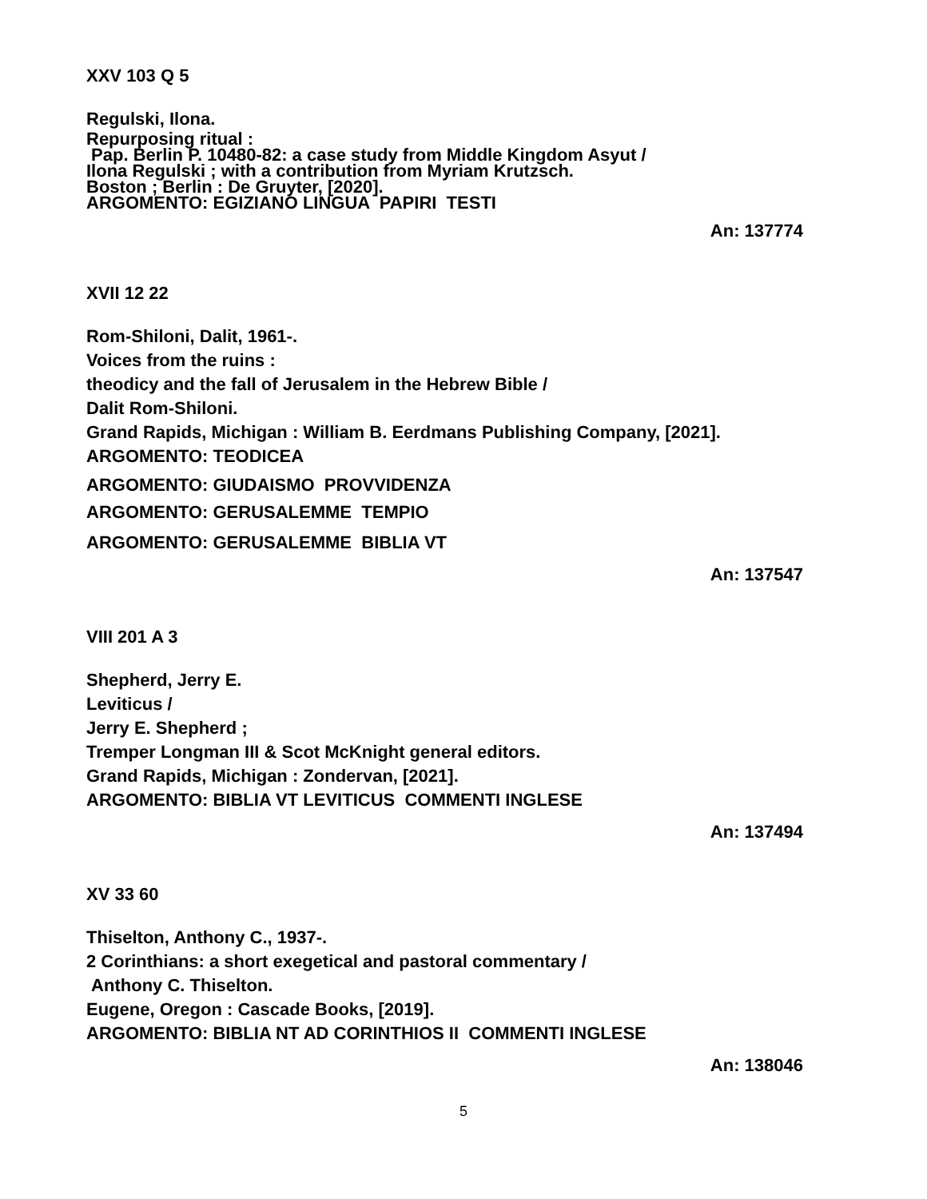XXV 103 Q 5
Regulski, Ilona.
Repurposing ritual :
Pap. Berlin P. 10480-82: a case study from Middle Kingdom Asyut /
Ilona Regulski ; with a contribution from Myriam Krutzsch.
Boston ; Berlin : De Gruyter, [2020].
ARGOMENTO: EGIZIANO LINGUA PAPIRI TESTI
An: 137774
XVII 12 22
Rom-Shiloni, Dalit, 1961-.
Voices from the ruins :
theodicy and the fall of Jerusalem in the Hebrew Bible /
Dalit Rom-Shiloni.
Grand Rapids, Michigan : William B. Eerdmans Publishing Company, [2021].
ARGOMENTO: TEODICEA
ARGOMENTO: GIUDAISMO PROVVIDENZA
ARGOMENTO: GERUSALEMME TEMPIO
ARGOMENTO: GERUSALEMME BIBLIA VT
An: 137547
VIII 201 A 3
Shepherd, Jerry E.
Leviticus /
Jerry E. Shepherd ;
Tremper Longman III & Scot McKnight general editors.
Grand Rapids, Michigan : Zondervan, [2021].
ARGOMENTO: BIBLIA VT LEVITICUS COMMENTI INGLESE
An: 137494
XV 33 60
Thiselton, Anthony C., 1937-.
2 Corinthians: a short exegetical and pastoral commentary /
Anthony C. Thiselton.
Eugene, Oregon : Cascade Books, [2019].
ARGOMENTO: BIBLIA NT AD CORINTHIOS II COMMENTI INGLESE
An: 138046
5